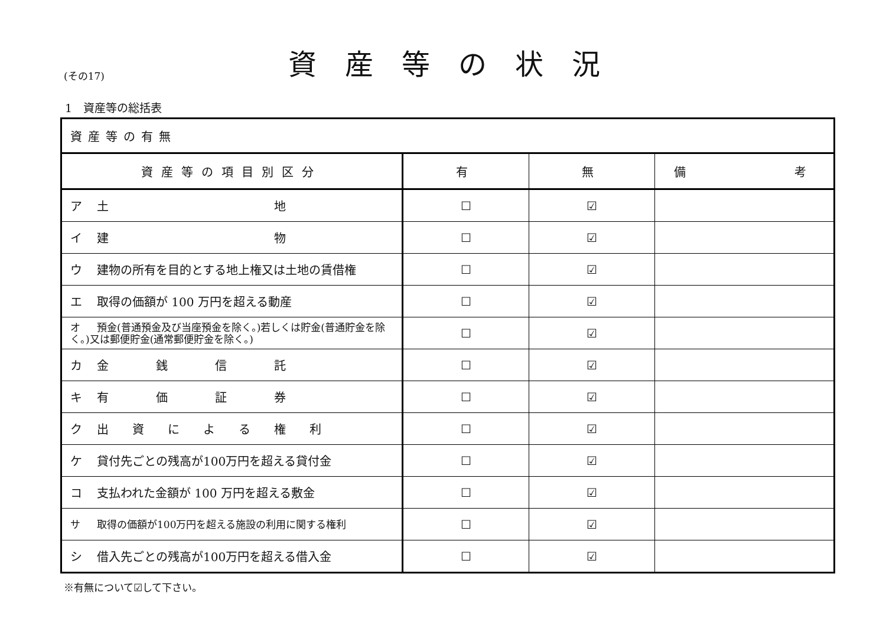(その17)
資産等の状況
1　資産等の総括表
| 資産等の有無 | | | |
| 資産等の項目別区分 | 有 | 無 | 備 考 |
| ア 土 地 | ☐ | ☑ | |
| イ 建 物 | ☐ | ☑ | |
| ウ 建物の所有を目的とする地上権又は土地の賃借権 | ☐ | ☑ | |
| エ 取得の価額が 100 万円を超える動産 | ☐ | ☑ | |
| オ 預金(普通預金及び当座預金を除く。)若しくは貯金(普通貯金を除く。)又は郵便貯金(通常郵便貯金を除く。) | ☐ | ☑ | |
| カ 金 銭 信 託 | ☐ | ☑ | |
| キ 有 価 証 券 | ☐ | ☑ | |
| ク 出 資 に よ る 権 利 | ☐ | ☑ | |
| ケ 貸付先ごとの残高が100万円を超える貸付金 | ☐ | ☑ | |
| コ 支払われた金額が 100 万円を超える敷金 | ☐ | ☑ | |
| サ 取得の価額が100万円を超える施設の利用に関する権利 | ☐ | ☑ | |
| シ 借入先ごとの残高が100万円を超える借入金 | ☐ | ☑ | |
※有無について☑して下さい。